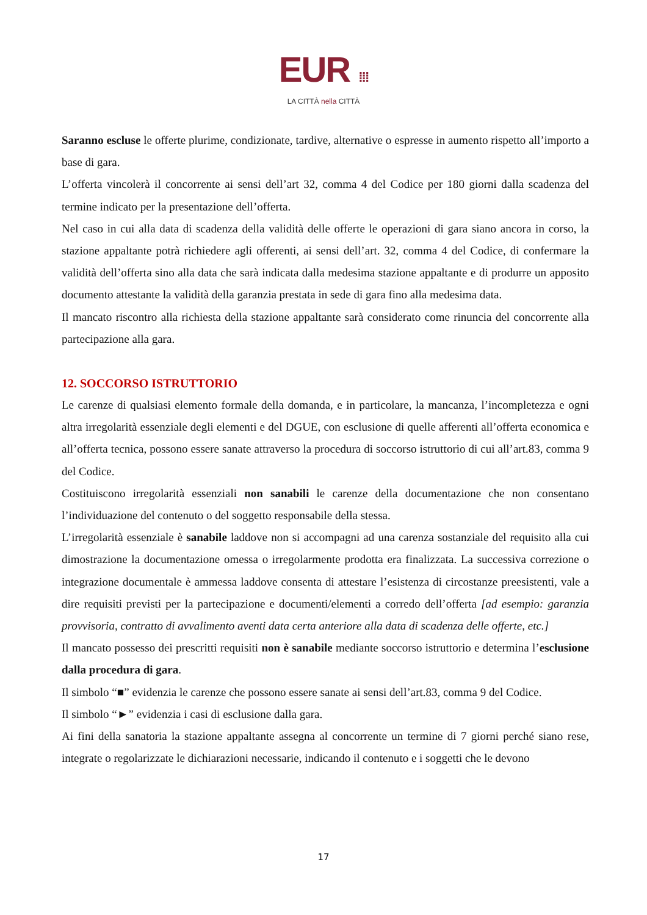EUR ⁞⁞⁞
LA CITTÀ nella CITTÀ
Saranno escluse le offerte plurime, condizionate, tardive, alternative o espresse in aumento rispetto all’importo a base di gara.
L’offerta vincolerà il concorrente ai sensi dell’art 32, comma 4 del Codice per 180 giorni dalla scadenza del termine indicato per la presentazione dell’offerta.
Nel caso in cui alla data di scadenza della validità delle offerte le operazioni di gara siano ancora in corso, la stazione appaltante potrà richiedere agli offerenti, ai sensi dell’art. 32, comma 4 del Codice, di confermare la validità dell’offerta sino alla data che sarà indicata dalla medesima stazione appaltante e di produrre un apposito documento attestante la validità della garanzia prestata in sede di gara fino alla medesima data.
Il mancato riscontro alla richiesta della stazione appaltante sarà considerato come rinuncia del concorrente alla partecipazione alla gara.
12. SOCCORSO ISTRUTTORIO
Le carenze di qualsiasi elemento formale della domanda, e in particolare, la mancanza, l’incompletezza e ogni altra irregolarità essenziale degli elementi e del DGUE, con esclusione di quelle afferenti all’offerta economica e all’offerta tecnica, possono essere sanate attraverso la procedura di soccorso istruttorio di cui all’art.83, comma 9 del Codice.
Costituiscono irregolarità essenziali non sanabili le carenze della documentazione che non consentano l’individuazione del contenuto o del soggetto responsabile della stessa.
L’irregolarità essenziale è sanabile laddove non si accompagni ad una carenza sostanziale del requisito alla cui dimostrazione la documentazione omessa o irregolarmente prodotta era finalizzata. La successiva correzione o integrazione documentale è ammessa laddove consenta di attestare l’esistenza di circostanze preesistenti, vale a dire requisiti previsti per la partecipazione e documenti/elementi a corredo dell’offerta [ad esempio: garanzia provvisoria, contratto di avvalimento aventi data certa anteriore alla data di scadenza delle offerte, etc.]
Il mancato possesso dei prescritti requisiti non è sanabile mediante soccorso istruttorio e determina l’esclusione dalla procedura di gara.
Il simbolo “■” evidenzia le carenze che possono essere sanate ai sensi dell’art.83, comma 9 del Codice.
Il simbolo “►” evidenzia i casi di esclusione dalla gara.
Ai fini della sanatoria la stazione appaltante assegna al concorrente un termine di 7 giorni perché siano rese, integrate o regolarizzate le dichiarazioni necessarie, indicando il contenuto e i soggetti che le devono
17